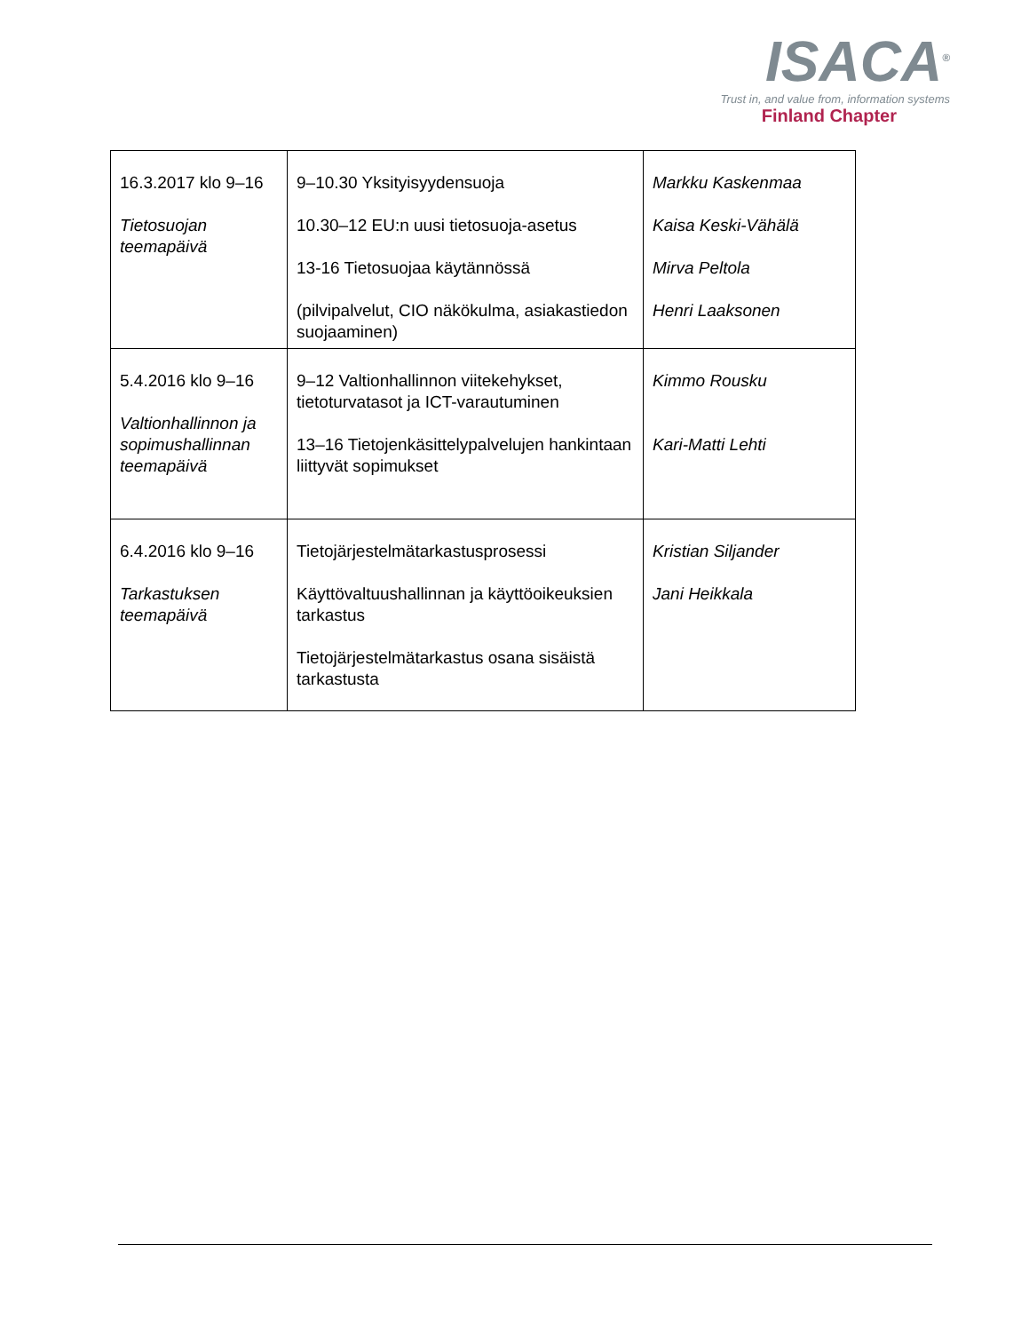ISACA<sup>®</sup>
Trust in, and value from, information systems
Finland Chapter
| 16.3.2017 klo 9–16 Tietosuojan teemapäivä | 9–10.30 Yksityisyydensuoja 10.30–12 EU:n uusi tietosuoja-asetus 13-16 Tietosuojaa käytännössä (pilvipalvelut, CIO näkökulma, asiakastiedon suojaaminen) | Markku Kaskenmaa Kaisa Keski-Vähälä Mirva Peltola Henri Laaksonen |
| 5.4.2016 klo 9–16 Valtionhallinnon ja sopimushallinnan teemapäivä | 9–12 Valtionhallinnon viitekehykset, tietoturvatasot ja ICT-varautuminen 13–16 Tietojenkäsittelypalvelujen hankintaan liittyvät sopimukset | Kimmo Rousku Kari-Matti Lehti |
| 6.4.2016 klo 9–16 Tarkastuksen teemapäivä | Tietojärjestelmätarkastusprosessi Käyttövaltuushallinnan ja käyttöoikeuksien tarkastus Tietojärjestelmätarkastus osana sisäistä tarkastusta | Kristian Siljander Jani Heikkala |